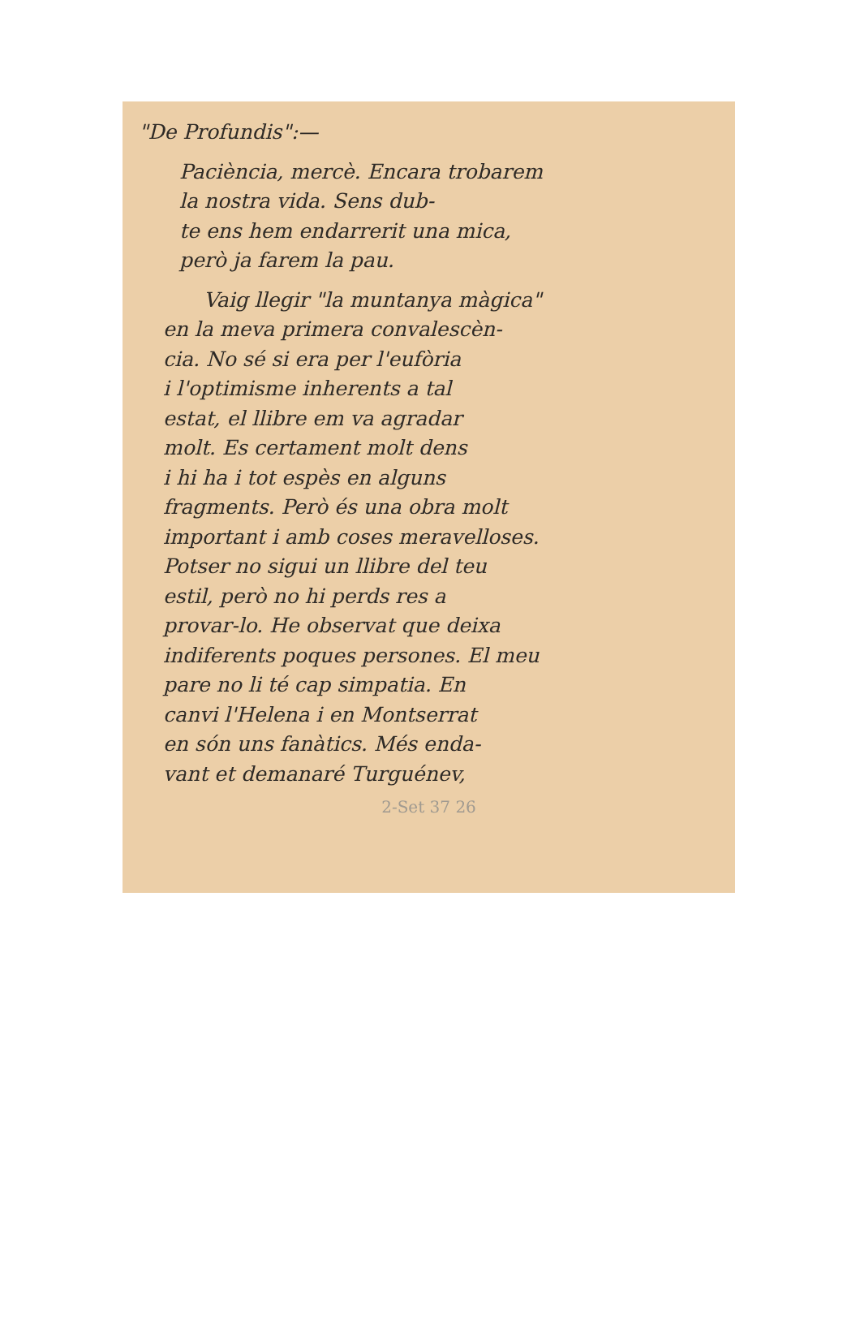"De Profundis":—
Paciència, mercè. Encara trobarem
la nostra vida. Sens dub-
te ens hem endarrerit una mica,
però ja farem la pau.
Vaig llegir "la muntanya màgica"
en la meva primera convalescèn-
cia. No sé si era per l'eufòria
i l'optimisme inherents a tal
estat, el llibre em va agradar
molt. Es certament molt dens
i hi ha i tot espès en alguns
fragments. Però és una obra molt
important i amb coses meravelloses.
Potser no sigui un llibre del teu
estil, però no hi perds res a
provar-lo. He observat que deixa
indiferents poques persones. El meu
pare no li té cap simpatia. En
canvi l'Helena i en Montserrat
en són uns fanàtics. Més enda-
vant et demanaré Turguénev,
2-Set 37 26